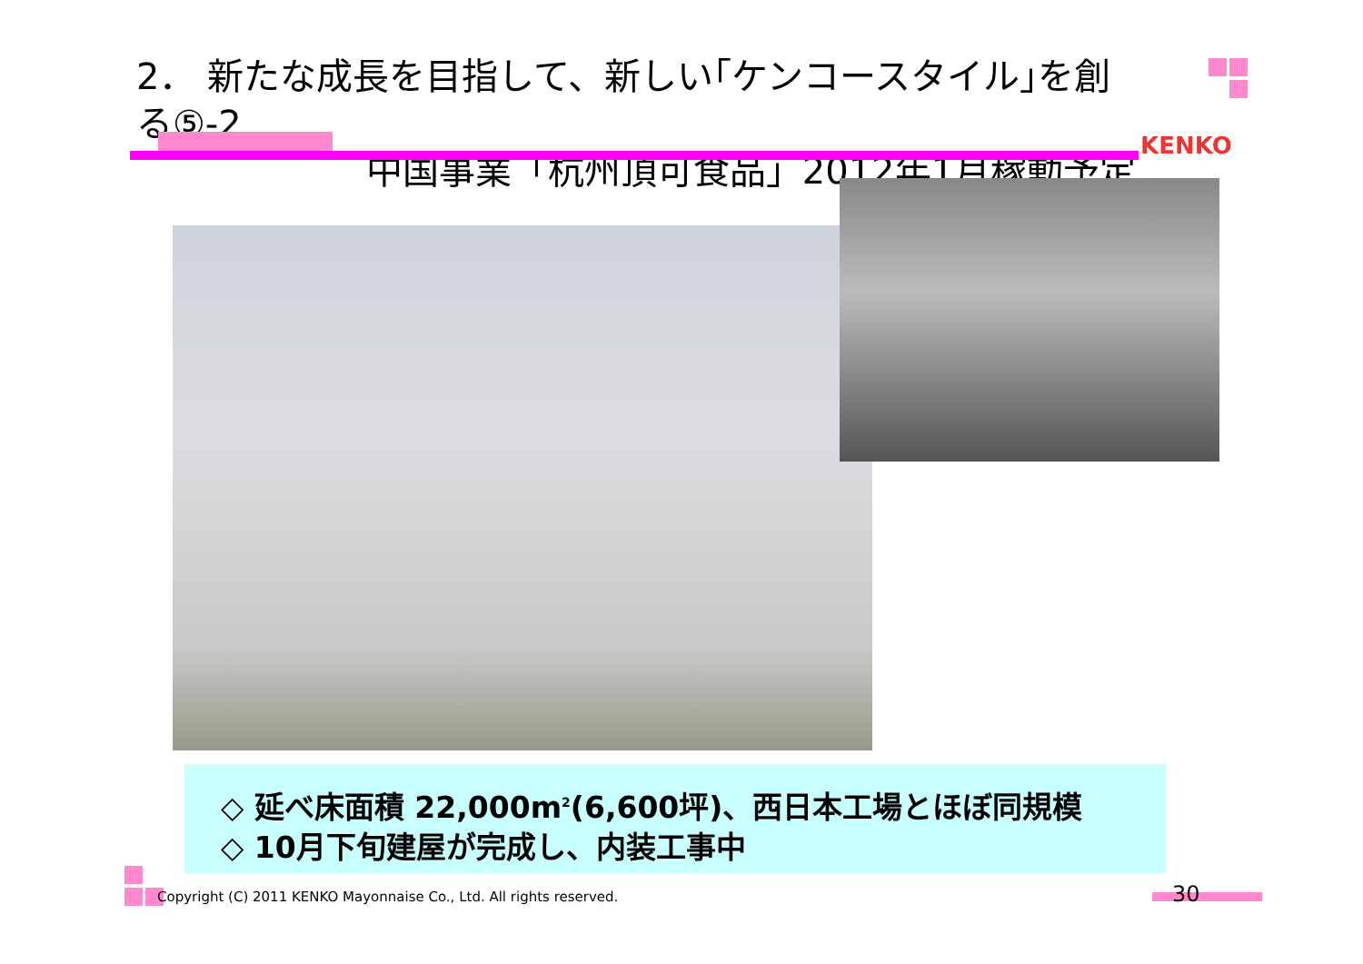2． 新たな成長を目指して、新しい｢ケンコースタイル｣を創る⑤-2
中国事業「杭州頂可食品」2012年1月稼動予定
KENKO
◇ 延べ床面積 22,000m<sup>2</sup>(6,600坪)、西日本工場とほぼ同規模
◇ 10月下旬建屋が完成し、内装工事中
Copyright (C) 2011 KENKO Mayonnaise Co., Ltd. All rights reserved.
30